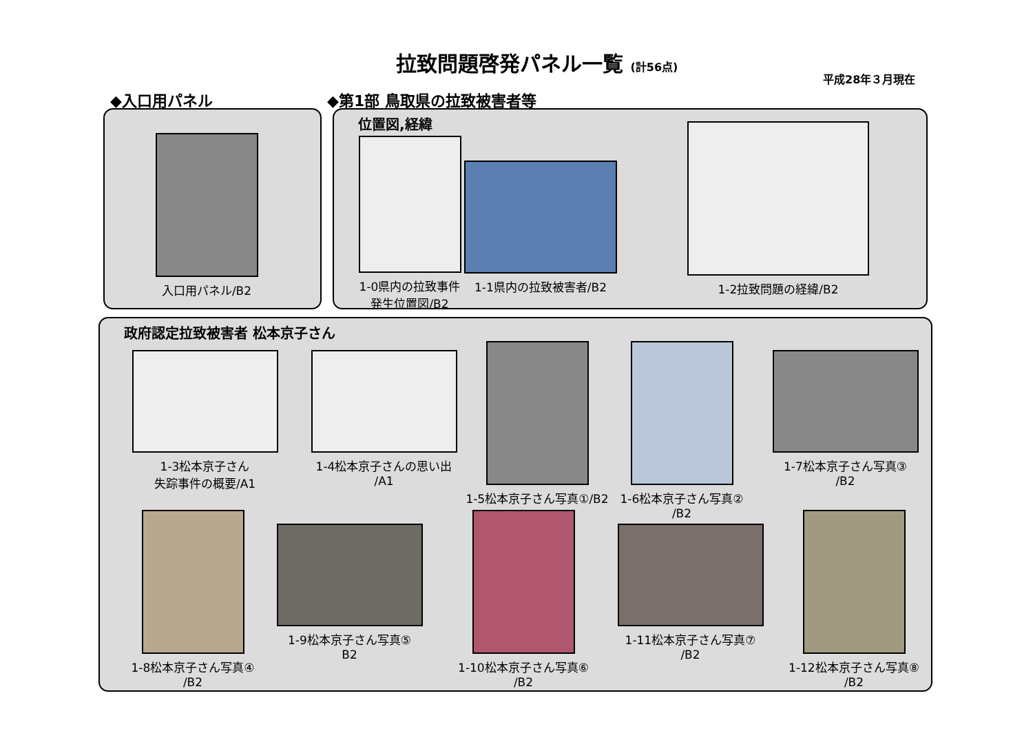拉致問題啓発パネル一覧 (計56点)
平成28年３月現在
◆入口用パネル ◆第1部 鳥取県の拉致被害者等
入口用パネル/B2
位置図,経緯
1-0県内の拉致事件
発生位置図/B2
1-1県内の拉致被害者/B2
1-2拉致問題の経緯/B2
政府認定拉致被害者 松本京子さん
1-3松本京子さん
失踪事件の概要/A1
1-4松本京子さんの思い出
/A1
1-5松本京子さん写真①/B2
1-6松本京子さん写真②
/B2
1-7松本京子さん写真③
/B2
1-8松本京子さん写真④
/B2
1-9松本京子さん写真⑤
B2
1-10松本京子さん写真⑥
/B2
1-11松本京子さん写真⑦
/B2
1-12松本京子さん写真⑧
/B2